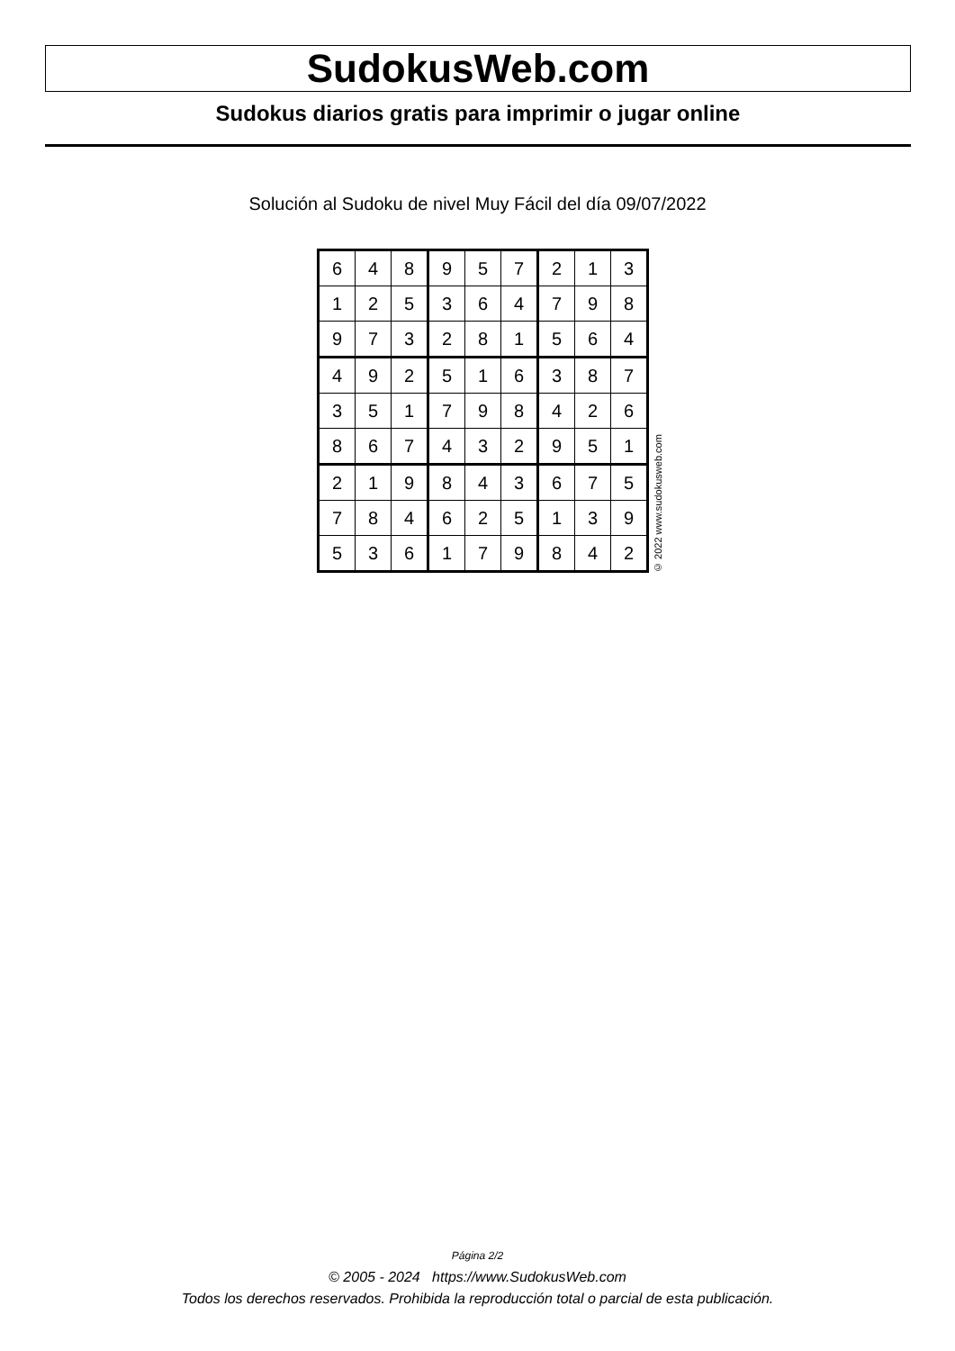SudokusWeb.com
Sudokus diarios gratis para imprimir o jugar online
Solución al Sudoku de nivel Muy Fácil del día 09/07/2022
| 6 | 4 | 8 | 9 | 5 | 7 | 2 | 1 | 3 |
| 1 | 2 | 5 | 3 | 6 | 4 | 7 | 9 | 8 |
| 9 | 7 | 3 | 2 | 8 | 1 | 5 | 6 | 4 |
| 4 | 9 | 2 | 5 | 1 | 6 | 3 | 8 | 7 |
| 3 | 5 | 1 | 7 | 9 | 8 | 4 | 2 | 6 |
| 8 | 6 | 7 | 4 | 3 | 2 | 9 | 5 | 1 |
| 2 | 1 | 9 | 8 | 4 | 3 | 6 | 7 | 5 |
| 7 | 8 | 4 | 6 | 2 | 5 | 1 | 3 | 9 |
| 5 | 3 | 6 | 1 | 7 | 9 | 8 | 4 | 2 |
© 2022 www.sudokusweb.com
Página 2/2
© 2005 - 2024 https://www.SudokusWeb.com
Todos los derechos reservados. Prohibida la reproducción total o parcial de esta publicación.